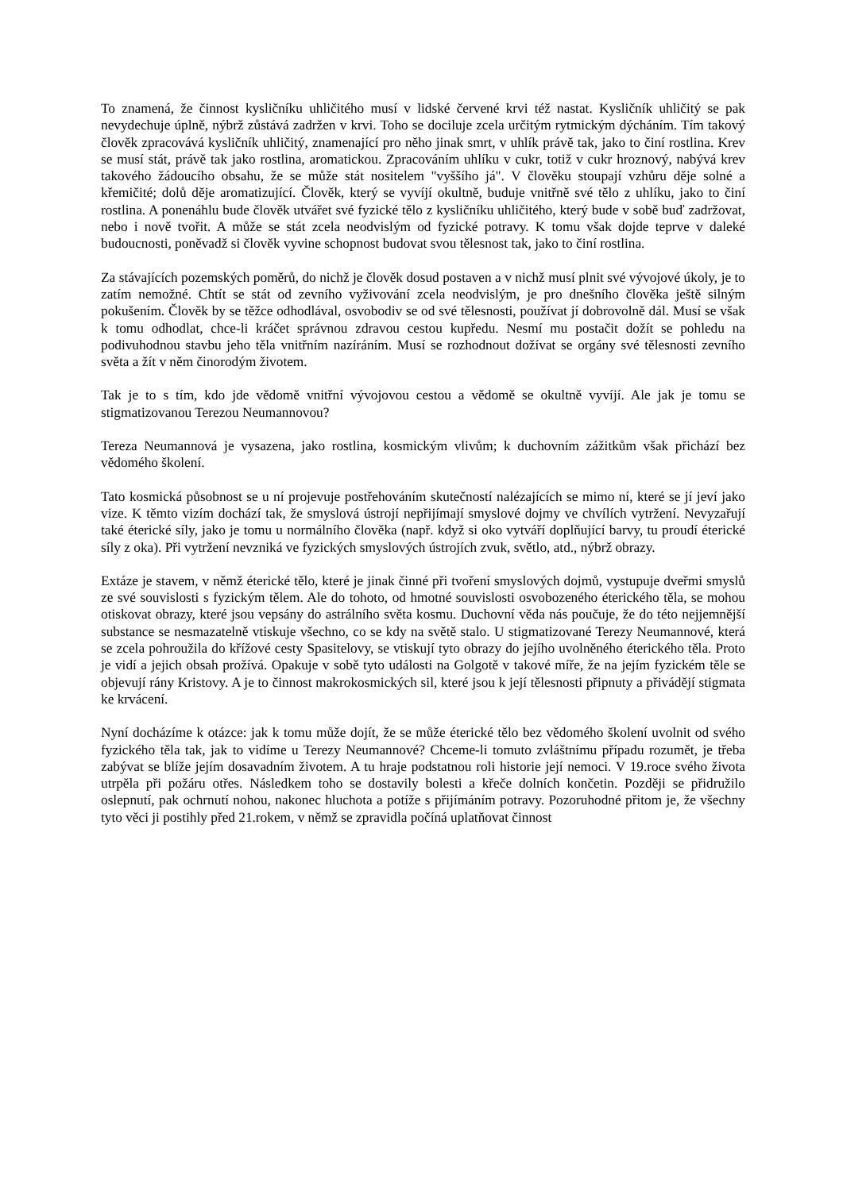To znamená, že činnost kysličníku uhličitého musí v lidské červené krvi též nastat. Kysličník uhličitý se pak nevydechuje úplně, nýbrž zůstává zadržen v krvi. Toho se dociluje zcela určitým rytmickým dýcháním. Tím takový člověk zpracovává kysličník uhličitý, znamenající pro něho jinak smrt, v uhlík právě tak, jako to činí rostlina. Krev se musí stát, právě tak jako rostlina, aromatickou. Zpracováním uhlíku v cukr, totiž v cukr hroznový, nabývá krev takového žádoucího obsahu, že se může stát nositelem "vyššího já". V člověku stoupají vzhůru děje solné a křemičité; dolů děje aromatizující. Člověk, který se vyvíjí okultně, buduje vnitřně své tělo z uhlíku, jako to činí rostlina. A ponenáhlu bude člověk utvářet své fyzické tělo z kysličníku uhličitého, který bude v sobě buď zadržovat, nebo i nově tvořit. A může se stát zcela neodvislým od fyzické potravy. K tomu však dojde teprve v daleké budoucnosti, poněvadž si člověk vyvine schopnost budovat svou tělesnost tak, jako to činí rostlina.
Za stávajících pozemských poměrů, do nichž je člověk dosud postaven a v nichž musí plnit své vývojové úkoly, je to zatím nemožné. Chtít se stát od zevního vyživování zcela neodvislým, je pro dnešního člověka ještě silným pokušením. Člověk by se těžce odhodlával, osvobodiv se od své tělesnosti, používat jí dobrovolně dál. Musí se však k tomu odhodlat, chce-li kráčet správnou zdravou cestou kupředu. Nesmí mu postačit dožít se pohledu na podivuhodnou stavbu jeho těla vnitřním nazíráním. Musí se rozhodnout dožívat se orgány své tělesnosti zevního světa a žít v něm činorodým životem.
Tak je to s tím, kdo jde vědomě vnitřní vývojovou cestou a vědomě se okultně vyvíjí. Ale jak je tomu se stigmatizovanou Terezou Neumannovou?
Tereza Neumannová je vysazena, jako rostlina, kosmickým vlivům; k duchovním zážitkům však přichází bez vědomého školení.
Tato kosmická působnost se u ní projevuje postřehováním skutečností nalézajících se mimo ní, které se jí jeví jako vize. K těmto vizím dochází tak, že smyslová ústrojí nepřijímají smyslové dojmy ve chvílích vytržení. Nevyzařují také éterické síly, jako je tomu u normálního člověka (např. když si oko vytváří doplňující barvy, tu proudí éterické síly z oka). Při vytržení nevzniká ve fyzických smyslových ústrojích zvuk, světlo, atd., nýbrž obrazy.
Extáze je stavem, v němž éterické tělo, které je jinak činné při tvoření smyslových dojmů, vystupuje dveřmi smyslů ze své souvislosti s fyzickým tělem. Ale do tohoto, od hmotné souvislosti osvobozeného éterického těla, se mohou otiskovat obrazy, které jsou vepsány do astrálního světa kosmu. Duchovní věda nás poučuje, že do této nejjemnější substance se nesmazatelně vtiskuje všechno, co se kdy na světě stalo. U stigmatizované Terezy Neumannové, která se zcela pohroužila do křížové cesty Spasitelovy, se vtiskují tyto obrazy do jejího uvolněného éterického těla. Proto je vidí a jejich obsah prožívá. Opakuje v sobě tyto události na Golgotě v takové míře, že na jejím fyzickém těle se objevují rány Kristovy. A je to činnost makrokosmických sil, které jsou k její tělesnosti připnuty a přivádějí stigmata ke krvácení.
Nyní docházíme k otázce: jak k tomu může dojít, že se může éterické tělo bez vědomého školení uvolnit od svého fyzického těla tak, jak to vidíme u Terezy Neumannové? Chceme-li tomuto zvláštnímu případu rozumět, je třeba zabývat se blíže jejím dosavadním životem. A tu hraje podstatnou roli historie její nemoci. V 19.roce svého života utrpěla při požáru otřes. Následkem toho se dostavily bolesti a křeče dolních končetin. Později se přidružilo oslepnutí, pak ochrnutí nohou, nakonec hluchota a potíže s přijímáním potravy. Pozoruhodné přitom je, že všechny tyto věci ji postihly před 21.rokem, v němž se zpravidla počíná uplatňovat činnost